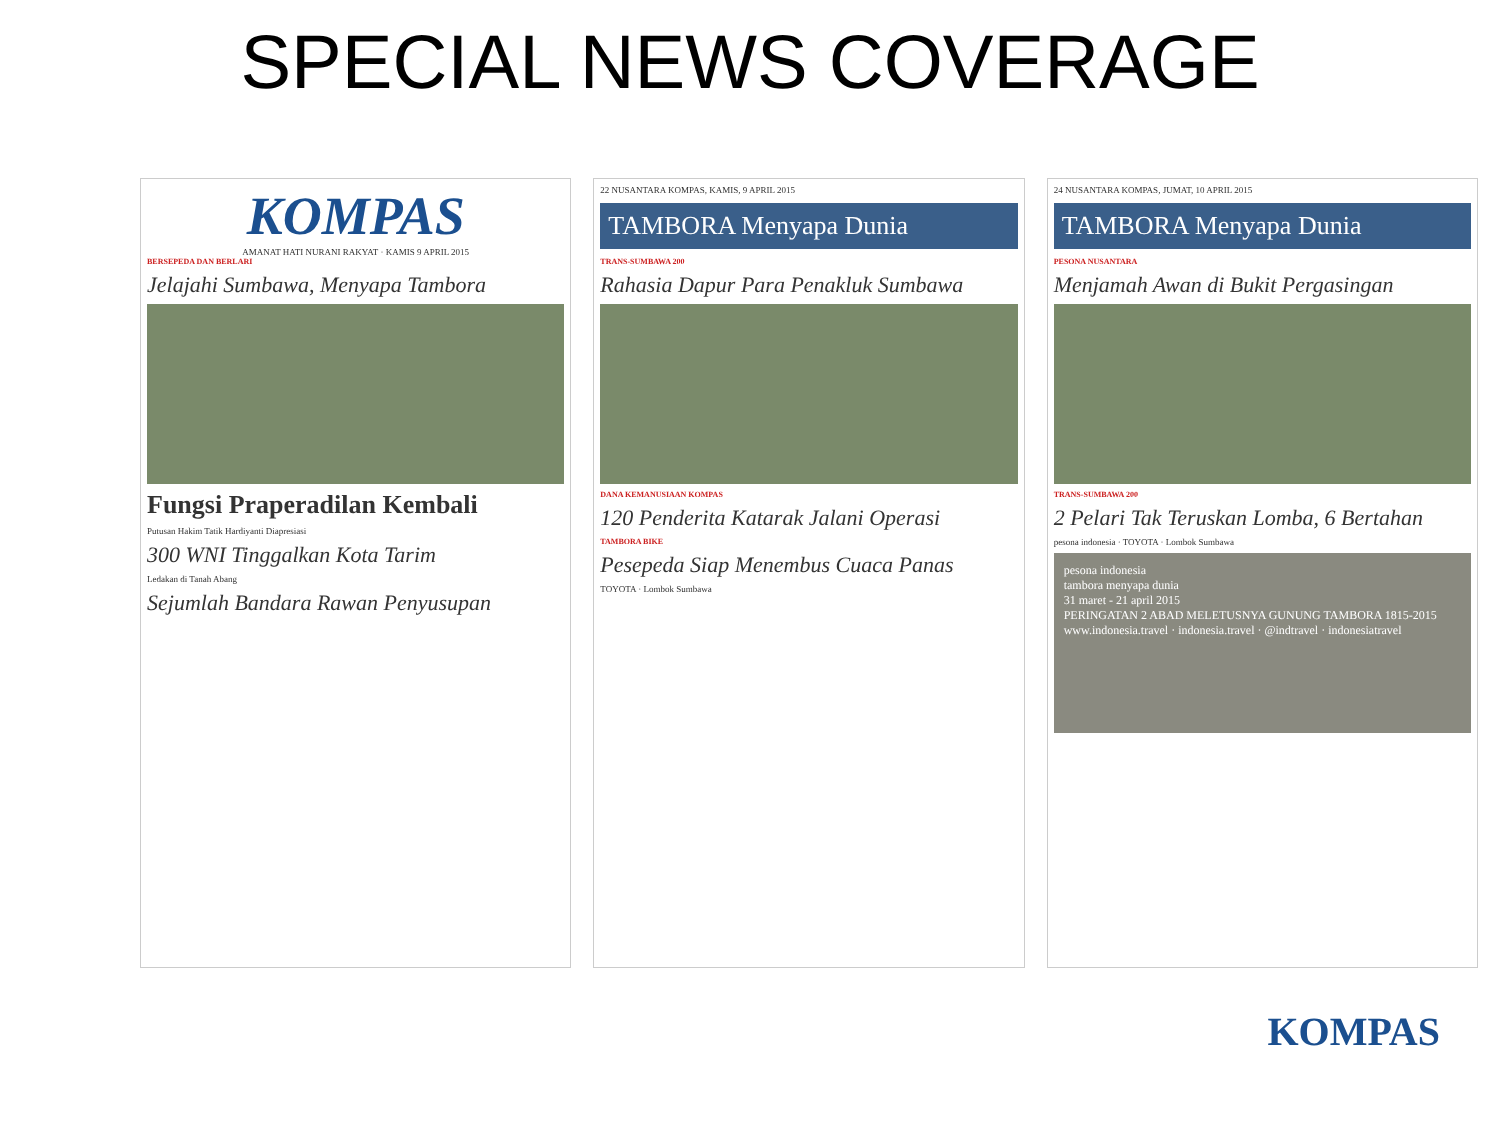SPECIAL NEWS COVERAGE
KOMPAS
AMANAT HATI NURANI RAKYAT · KAMIS 9 APRIL 2015
BERSEPEDA DAN BERLARI
Jelajahi Sumbawa, Menyapa Tambora
Fungsi Praperadilan Kembali
Putusan Hakim Tatik Hardiyanti Diapresiasi
300 WNI Tinggalkan Kota Tarim
Ledakan di Tanah Abang
Sejumlah Bandara Rawan Penyusupan
22 NUSANTARA KOMPAS, KAMIS, 9 APRIL 2015
TAMBORA Menyapa Dunia
TRANS-SUMBAWA 200
Rahasia Dapur Para Penakluk Sumbawa
DANA KEMANUSIAAN KOMPAS
120 Penderita Katarak Jalani Operasi
TAMBORA BIKE
Pesepeda Siap Menembus Cuaca Panas
TOYOTA · Lombok Sumbawa
24 NUSANTARA KOMPAS, JUMAT, 10 APRIL 2015
TAMBORA Menyapa Dunia
PESONA NUSANTARA
Menjamah Awan di Bukit Pergasingan
TRANS-SUMBAWA 200
2 Pelari Tak Teruskan Lomba, 6 Bertahan
pesona indonesia · TOYOTA · Lombok Sumbawa
pesona indonesia
tambora menyapa dunia
31 maret - 21 april 2015
PERINGATAN 2 ABAD MELETUSNYA GUNUNG TAMBORA 1815-2015
www.indonesia.travel · indonesia.travel · @indtravel · indonesiatravel
KOMPAS